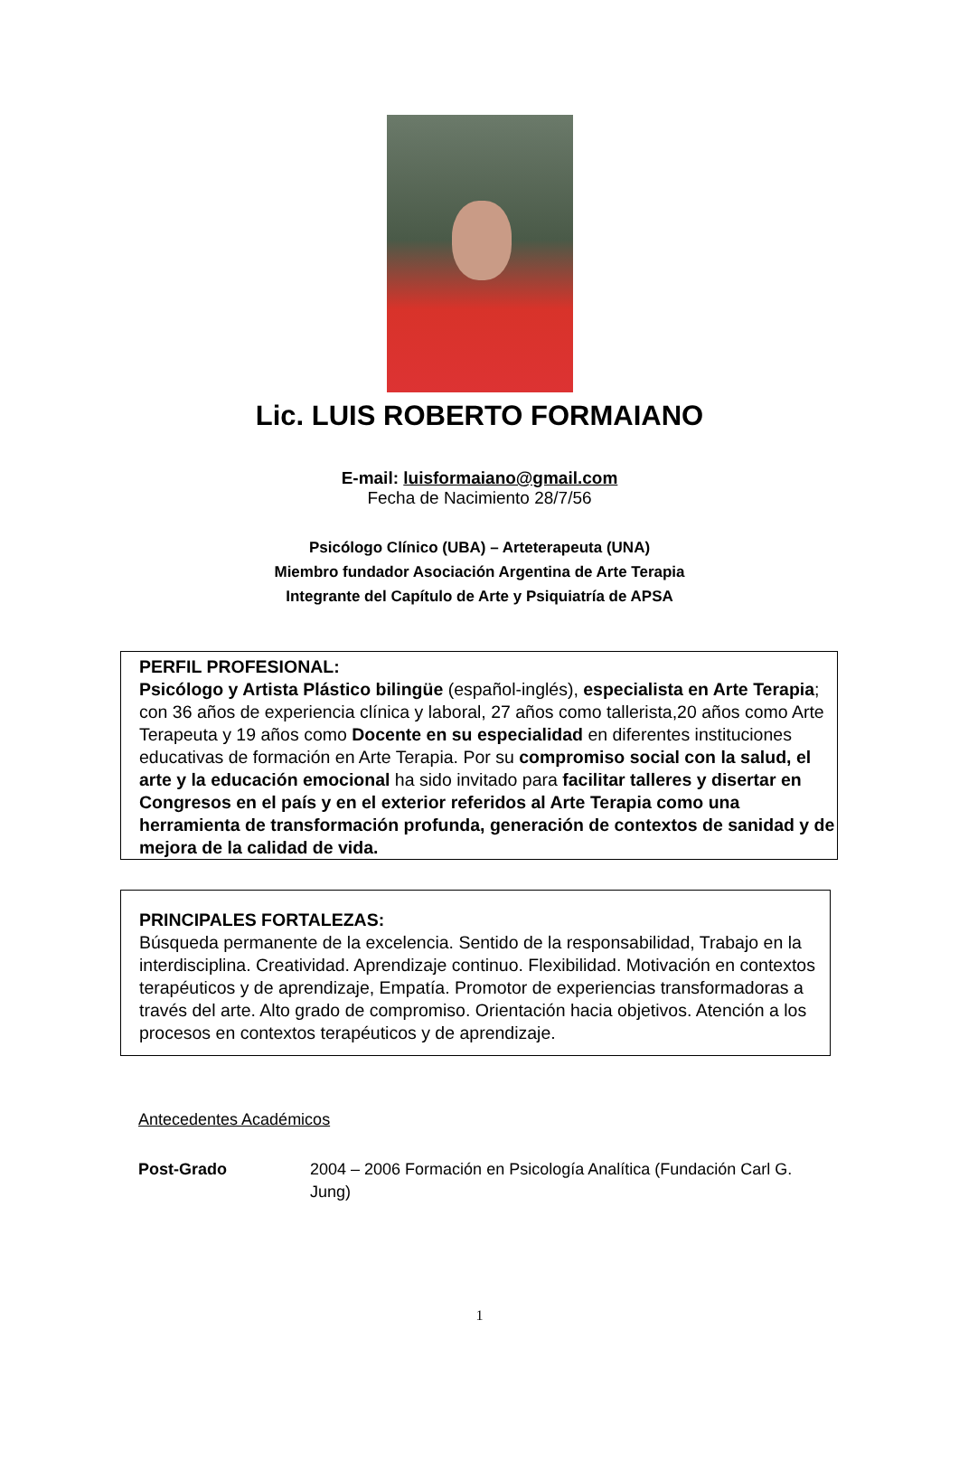Lic. LUIS ROBERTO FORMAIANO
E-mail: luisformaiano@gmail.com
Fecha de Nacimiento 28/7/56
Psicólogo Clínico (UBA) – Arteterapeuta (UNA)
Miembro fundador Asociación Argentina de Arte Terapia
Integrante del Capítulo de Arte y Psiquiatría de APSA
PERFIL PROFESIONAL:
Psicólogo y Artista Plástico bilingüe (español-inglés), especialista en Arte Terapia; con 36 años de experiencia clínica y laboral, 27 años como tallerista,20 años como Arte Terapeuta y 19 años como Docente en su especialidad en diferentes instituciones educativas de formación en Arte Terapia. Por su compromiso social con la salud, el arte y la educación emocional ha sido invitado para facilitar talleres y disertar en Congresos en el país y en el exterior referidos al Arte Terapia como una herramienta de transformación profunda, generación de contextos de sanidad y de mejora de la calidad de vida.
PRINCIPALES FORTALEZAS:
Búsqueda permanente de la excelencia. Sentido de la responsabilidad, Trabajo en la interdisciplina. Creatividad. Aprendizaje continuo. Flexibilidad. Motivación en contextos terapéuticos y de aprendizaje, Empatía. Promotor de experiencias transformadoras a través del arte. Alto grado de compromiso. Orientación hacia objetivos. Atención a los procesos en contextos terapéuticos y de aprendizaje.
Antecedentes Académicos
Post-Grado 2004 – 2006 Formación en Psicología Analítica (Fundación Carl G. Jung)
1